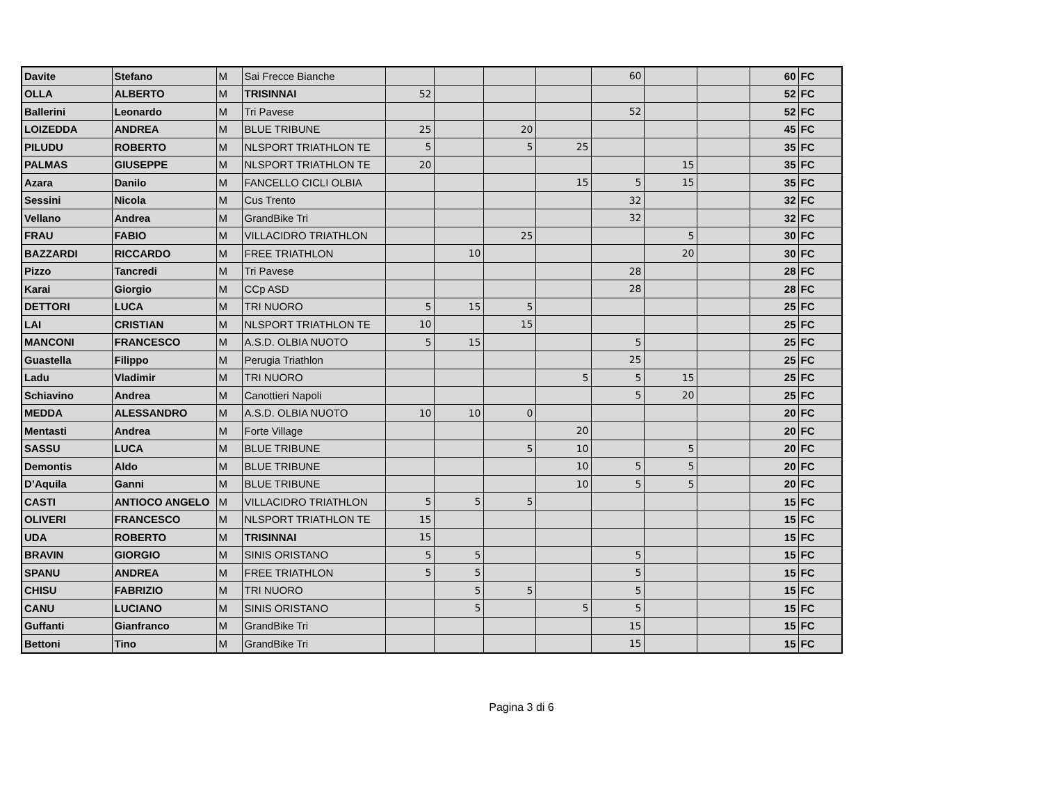| Davite | Stefano | M | Sai Frecce Bianche | | | | | 60 | | | 60 | FC |
| OLLA | ALBERTO | M | TRISINNAI | 52 | | | | | | | 52 | FC |
| Ballerini | Leonardo | M | Tri Pavese | | | | | 52 | | | 52 | FC |
| LOIZEDDA | ANDREA | M | BLUE TRIBUNE | 25 | | 20 | | | | | 45 | FC |
| PILUDU | ROBERTO | M | NLSPORT TRIATHLON TE | 5 | | 5 | 25 | | | | 35 | FC |
| PALMAS | GIUSEPPE | M | NLSPORT TRIATHLON TE | 20 | | | | | 15 | | 35 | FC |
| Azara | Danilo | M | FANCELLO CICLI OLBIA | | | | 15 | 5 | 15 | | 35 | FC |
| Sessini | Nicola | M | Cus Trento | | | | | 32 | | | 32 | FC |
| Vellano | Andrea | M | GrandBike Tri | | | | | 32 | | | 32 | FC |
| FRAU | FABIO | M | VILLACIDRO TRIATHLON | | | 25 | | | 5 | | 30 | FC |
| BAZZARDI | RICCARDO | M | FREE TRIATHLON | | 10 | | | | 20 | | 30 | FC |
| Pizzo | Tancredi | M | Tri Pavese | | | | | 28 | | | 28 | FC |
| Karai | Giorgio | M | CCp ASD | | | | | 28 | | | 28 | FC |
| DETTORI | LUCA | M | TRI NUORO | 5 | 15 | 5 | | | | | 25 | FC |
| LAI | CRISTIAN | M | NLSPORT TRIATHLON TE | 10 | | 15 | | | | | 25 | FC |
| MANCONI | FRANCESCO | M | A.S.D. OLBIA NUOTO | 5 | 15 | | | 5 | | | 25 | FC |
| Guastella | Filippo | M | Perugia Triathlon | | | | | 25 | | | 25 | FC |
| Ladu | Vladimir | M | TRI NUORO | | | | 5 | 5 | 15 | | 25 | FC |
| Schiavino | Andrea | M | Canottieri Napoli | | | | | 5 | 20 | | 25 | FC |
| MEDDA | ALESSANDRO | M | A.S.D. OLBIA NUOTO | 10 | 10 | 0 | | | | | 20 | FC |
| Mentasti | Andrea | M | Forte Village | | | | 20 | | | | 20 | FC |
| SASSU | LUCA | M | BLUE TRIBUNE | | | 5 | 10 | | 5 | | 20 | FC |
| Demontis | Aldo | M | BLUE TRIBUNE | | | | 10 | 5 | 5 | | 20 | FC |
| D’Aquila | Ganni | M | BLUE TRIBUNE | | | | 10 | 5 | 5 | | 20 | FC |
| CASTI | ANTIOCO ANGELO | M | VILLACIDRO TRIATHLON | 5 | 5 | 5 | | | | | 15 | FC |
| OLIVERI | FRANCESCO | M | NLSPORT TRIATHLON TE | 15 | | | | | | | 15 | FC |
| UDA | ROBERTO | M | TRISINNAI | 15 | | | | | | | 15 | FC |
| BRAVIN | GIORGIO | M | SINIS ORISTANO | 5 | 5 | | | 5 | | | 15 | FC |
| SPANU | ANDREA | M | FREE TRIATHLON | 5 | 5 | | | 5 | | | 15 | FC |
| CHISU | FABRIZIO | M | TRI NUORO | | 5 | 5 | | 5 | | | 15 | FC |
| CANU | LUCIANO | M | SINIS ORISTANO | | 5 | | 5 | 5 | | | 15 | FC |
| Guffanti | Gianfranco | M | GrandBike Tri | | | | | 15 | | | 15 | FC |
| Bettoni | Tino | M | GrandBike Tri | | | | | 15 | | | 15 | FC |
Pagina 3 di 6